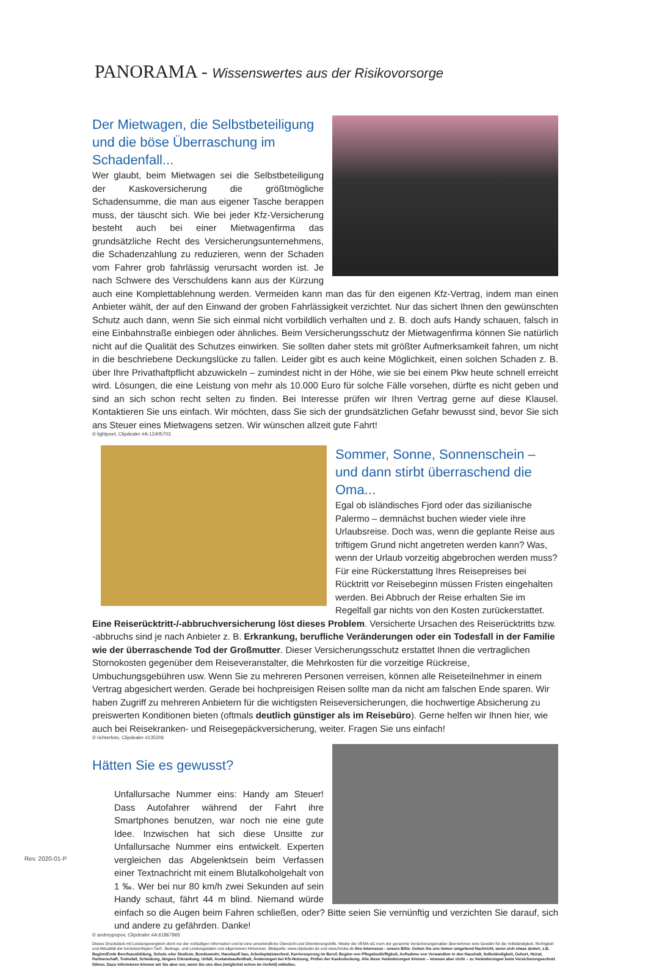PANORAMA - Wissenswertes aus der Risikovorsorge
Der Mietwagen, die Selbstbeteiligung und die böse Überraschung im Schadenfall...
Wer glaubt, beim Mietwagen sei die Selbstbeteiligung der Kaskoversicherung die größtmögliche Schadensumme, die man aus eigener Tasche berappen muss, der täuscht sich. Wie bei jeder Kfz-Versicherung besteht auch bei einer Mietwagenfirma das grundsätzliche Recht des Versicherungsunternehmens, die Schadenzahlung zu reduzieren, wenn der Schaden vom Fahrer grob fahrlässig verursacht worden ist. Je nach Schwere des Verschuldens kann aus der Kürzung auch eine Komplettablehnung werden. Vermeiden kann man das für den eigenen Kfz-Vertrag, indem man einen Anbieter wählt, der auf den Einwand der groben Fahrlässigkeit verzichtet. Nur das sichert Ihnen den gewünschten Schutz auch dann, wenn Sie sich einmal nicht vorbildlich verhalten und z. B. doch aufs Handy schauen, falsch in eine Einbahnstraße einbiegen oder ähnliches. Beim Versicherungsschutz der Mietwagenfirma können Sie natürlich nicht auf die Qualität des Schutzes einwirken. Sie sollten daher stets mit größter Aufmerksamkeit fahren, um nicht in die beschriebene Deckungslücke zu fallen. Leider gibt es auch keine Möglichkeit, einen solchen Schaden z. B. über Ihre Privathaftpflicht abzuwickeln – zumindest nicht in der Höhe, wie sie bei einem Pkw heute schnell erreicht wird. Lösungen, die eine Leistung von mehr als 10.000 Euro für solche Fälle vorsehen, dürfte es nicht geben und sind an sich schon recht selten zu finden. Bei Interesse prüfen wir Ihren Vertrag gerne auf diese Klausel. Kontaktieren Sie uns einfach. Wir möchten, dass Sie sich der grundsätzlichen Gefahr bewusst sind, bevor Sie sich ans Steuer eines Mietwagens setzen. Wir wünschen allzeit gute Fahrt!
© lightpoet, Clipdealer #A:12405703
Sommer, Sonne, Sonnenschein – und dann stirbt überraschend die Oma...
Egal ob isländisches Fjord oder das sizilianische Palermo – demnächst buchen wieder viele ihre Urlaubsreise. Doch was, wenn die geplante Reise aus triftigem Grund nicht angetreten werden kann? Was, wenn der Urlaub vorzeitig abgebrochen werden muss? Für eine Rückerstattung Ihres Reisepreises bei Rücktritt vor Reisebeginn müssen Fristen eingehalten werden. Bei Abbruch der Reise erhalten Sie im Regelfall gar nichts von den Kosten zurückerstattet. Eine Reiserücktritt-/-abbruchversicherung löst dieses Problem. Versicherte Ursachen des Reiserücktritts bzw. -abbruchs sind je nach Anbieter z. B. Erkrankung, berufliche Veränderungen oder ein Todesfall in der Familie wie der überraschende Tod der Großmutter. Dieser Versicherungsschutz erstattet Ihnen die vertraglichen Stornokosten gegenüber dem Reiseveranstalter, die Mehrkosten für die vorzeitige Rückreise, Umbuchungsgebühren usw. Wenn Sie zu mehreren Personen verreisen, können alle Reiseteilnehmer in einem Vertrag abgesichert werden. Gerade bei hochpreisigen Reisen sollte man da nicht am falschen Ende sparen. Wir haben Zugriff zu mehreren Anbietern für die wichtigsten Reiseversicherungen, die hochwertige Absicherung zu preiswerten Konditionen bieten (oftmals deutlich günstiger als im Reisebüro). Gerne helfen wir Ihnen hier, wie auch bei Reisekranken- und Reisegepäckversicherung, weiter. Fragen Sie uns einfach!
© richterfoto, Clipdealer #135206
Hätten Sie es gewusst?
Unfallursache Nummer eins: Handy am Steuer! Dass Autofahrer während der Fahrt ihre Smartphones benutzen, war noch nie eine gute Idee. Inzwischen hat sich diese Unsitte zur Unfallursache Nummer eins entwickelt. Experten vergleichen das Abgelenktsein beim Verfassen einer Textnachricht mit einem Blutalkoholgehalt von 1 ‰. Wer bei nur 80 km/h zwei Sekunden auf sein Handy schaut, fährt 44 m blind. Niemand würde einfach so die Augen beim Fahren schließen, oder? Bitte seien Sie vernünftig und verzichten Sie darauf, sich und andere zu gefährden. Danke!
© andreypopov, Clipdealer #A:61867865
Dieses Druckstück mit Leistungsvergleich dient nur der vorläufigen Information und ist eine unverbindliche Übersicht und Orientierungshilfe. Weder die VEMA eG noch der genannte Versicherungsmakler übernehmen eine Gewähr für die Vollständigkeit, Richtigkeit und Aktualität der berücksichtigten Tarif-, Beitrags- und Leistungsdaten und allgemeinen Hinweisen. Bildquelle: www.clipdealer.de und www.fotolia.de Ihre Interessen - unsere Bitte: Geben Sie uns immer umgehend Nachricht, wenn sich etwas ändert, z.B. Beginn/Ende Berufsausbildung, Schule oder Studium, Bundeswehr, Hauskauf/ bau, Arbeitsplatzwechsel, Karrieresprung im Beruf, Beginn von Pflegebedürftigkeit, Aufnahme von Verwandten in den Haushalt, Selbständigkeit, Geburt, Heirat, Partnerschaft, Todesfall, Scheidung, längere Erkrankung, Unfall, Auslandsaufenthalt, Änderungen bei Kfz-Nutzung, Prüfen der Kaskodeckung. Alle diese Veränderungen können – müssen aber nicht – zu Veränderungen beim Versicherungsschutz führen. Dazu informieren können wir Sie aber nur, wenn Sie uns dies (möglichst schon im Vorfeld) mitteilen.
Rev. 2020-01-P